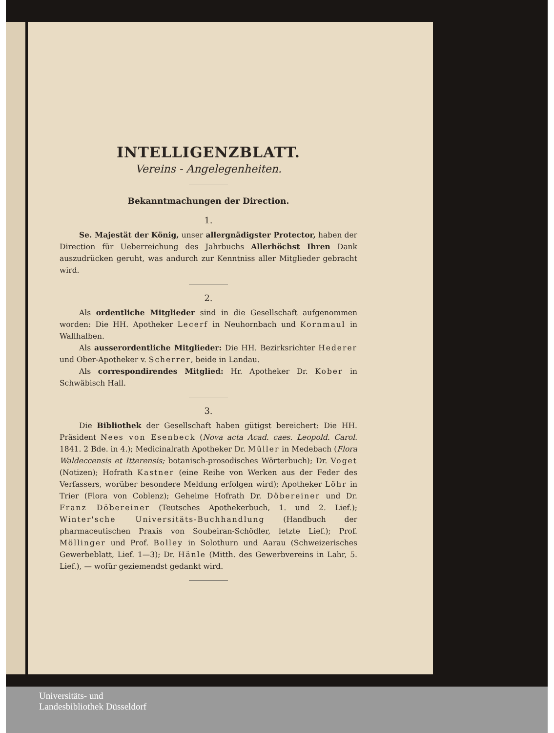INTELLIGENZBLATT.
Vereins - Angelegenheiten.
Bekanntmachungen der Direction.
1.
Se. Majestät der König, unser allergnädigster Protector, haben der Direction für Ueberreichung des Jahrbuchs Allerhöchst Ihren Dank auszudrücken geruht, was andurch zur Kenntniss aller Mitglieder gebracht wird.
2.
Als ordentliche Mitglieder sind in die Gesellschaft aufgenommen worden: Die HH. Apotheker Lecerf in Neuhornbach und Kornmaul in Wallhalben.
Als ausserordentliche Mitglieder: Die HH. Bezirksrichter Hederer und Ober-Apotheker v. Scherrer, beide in Landau.
Als correspondirendes Mitglied: Hr. Apotheker Dr. Kober in Schwäbisch Hall.
3.
Die Bibliothek der Gesellschaft haben gütigst bereichert: Die HH. Präsident Nees von Esenbeck (Nova acta Acad. caes. Leopold. Carol. 1841. 2 Bde. in 4.); Medicinalrath Apotheker Dr. Müller in Medebach (Flora Waldeccensis et Itterensis; botanisch-prosodisches Wörterbuch); Dr. Voget (Notizen); Hofrath Kastner (eine Reihe von Werken aus der Feder des Verfassers, worüber besondere Meldung erfolgen wird); Apotheker Löhr in Trier (Flora von Coblenz); Geheime Hofrath Dr. Döbereiner und Dr. Franz Döbereiner (Teutsches Apothekerbuch, 1. und 2. Lief.); Winter'sche Universitäts-Buchhandlung (Handbuch der pharmaceutischen Praxis von Soubeiran-Schödler, letzte Lief.); Prof. Möllinger und Prof. Bolley in Solothurn und Aarau (Schweizerisches Gewerbeblatt, Lief. 1—3); Dr. Hänle (Mitth. des Gewerbvereins in Lahr, 5. Lief.), — wofür geziemendst gedankt wird.
Universitäts- und
Landesbibliothek Düsseldorf